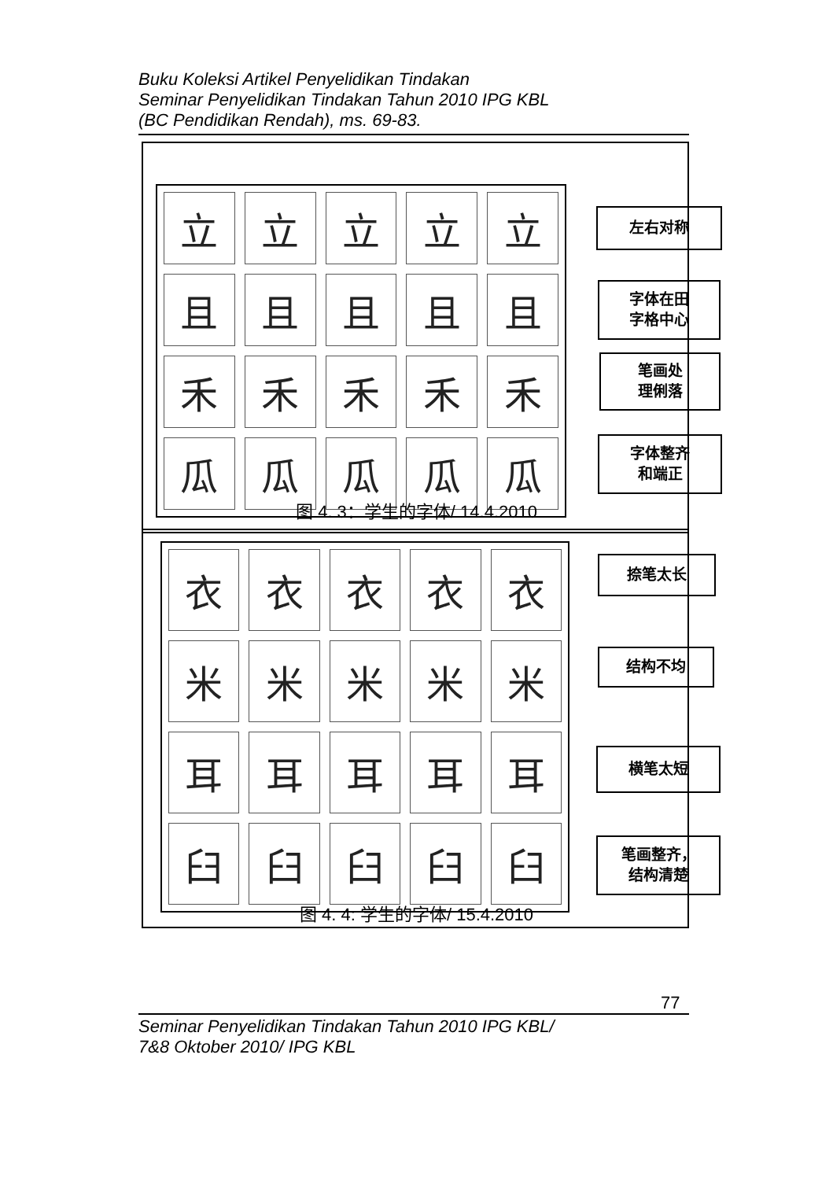Buku Koleksi Artikel Penyelidikan Tindakan
Seminar Penyelidikan Tindakan Tahun 2010 IPG KBL
(BC Pendidikan Rendah), ms. 69-83.
立
立
立
立
立
且
且
且
且
且
禾
禾
禾
禾
禾
瓜
瓜
瓜
瓜
瓜
左右对称
字体在田
字格中心
笔画处
理俐落
字体整齐
和端正
图 4. 3：学生的字体/ 14.4.2010
衣
衣
衣
衣
衣
米
米
米
米
米
耳
耳
耳
耳
耳
臼
臼
臼
臼
臼
捺笔太长
结构不均
横笔太短
笔画整齐，
结构清楚
图 4. 4: 学生的字体/ 15.4.2010
77
Seminar Penyelidikan Tindakan Tahun 2010 IPG KBL/
7&8 Oktober 2010/ IPG KBL